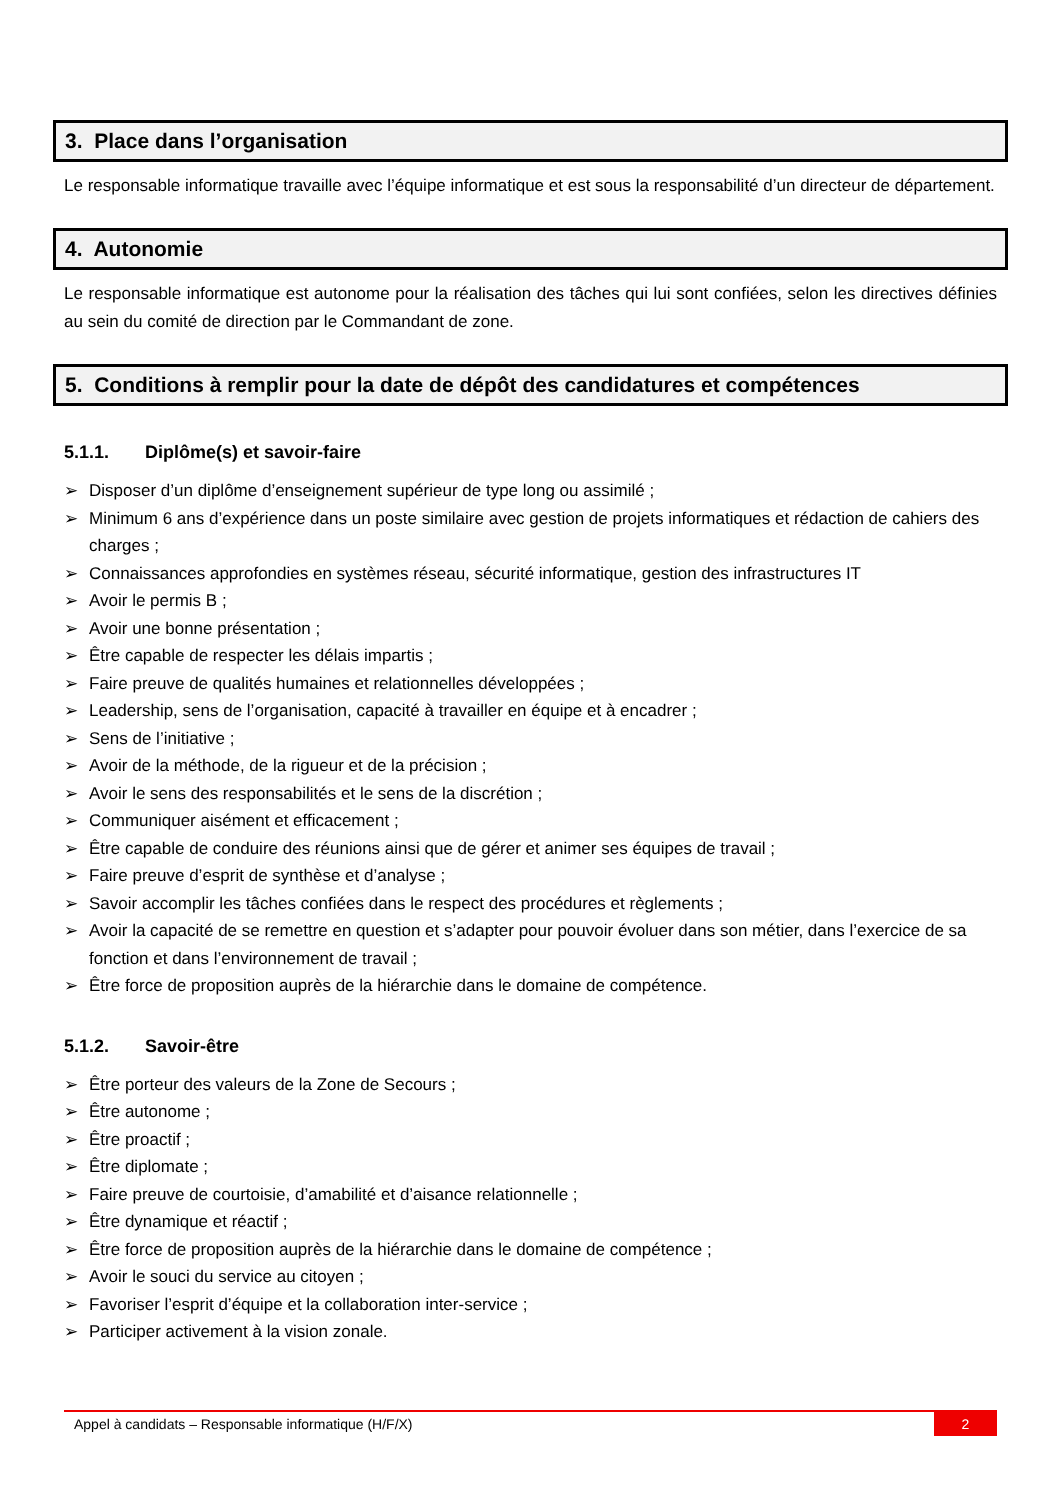3. Place dans l’organisation
Le responsable informatique travaille avec l’équipe informatique et est sous la responsabilité d’un directeur de département.
4. Autonomie
Le responsable informatique est autonome pour la réalisation des tâches qui lui sont confiées, selon les directives définies au sein du comité de direction par le Commandant de zone.
5. Conditions à remplir pour la date de dépôt des candidatures et compétences
5.1.1. Diplôme(s) et savoir-faire
➢ Disposer d’un diplôme d’enseignement supérieur de type long ou assimilé ;
➢ Minimum 6 ans d’expérience dans un poste similaire avec gestion de projets informatiques et rédaction de cahiers des charges ;
➢ Connaissances approfondies en systèmes réseau, sécurité informatique, gestion des infrastructures IT
➢ Avoir le permis B ;
➢ Avoir une bonne présentation ;
➢ Être capable de respecter les délais impartis ;
➢ Faire preuve de qualités humaines et relationnelles développées ;
➢ Leadership, sens de l’organisation, capacité à travailler en équipe et à encadrer ;
➢ Sens de l’initiative ;
➢ Avoir de la méthode, de la rigueur et de la précision ;
➢ Avoir le sens des responsabilités et le sens de la discrétion ;
➢ Communiquer aisément et efficacement ;
➢ Être capable de conduire des réunions ainsi que de gérer et animer ses équipes de travail ;
➢ Faire preuve d’esprit de synthèse et d’analyse ;
➢ Savoir accomplir les tâches confiées dans le respect des procédures et règlements ;
➢ Avoir la capacité de se remettre en question et s’adapter pour pouvoir évoluer dans son métier, dans l’exercice de sa fonction et dans l’environnement de travail ;
➢ Être force de proposition auprès de la hiérarchie dans le domaine de compétence.
5.1.2. Savoir-être
➢ Être porteur des valeurs de la Zone de Secours ;
➢ Être autonome ;
➢ Être proactif ;
➢ Être diplomate ;
➢ Faire preuve de courtoisie, d’amabilité et d’aisance relationnelle ;
➢ Être dynamique et réactif ;
➢ Être force de proposition auprès de la hiérarchie dans le domaine de compétence ;
➢ Avoir le souci du service au citoyen ;
➢ Favoriser l’esprit d’équipe et la collaboration inter-service ;
➢ Participer activement à la vision zonale.
Appel à candidats – Responsable informatique (H/F/X) 2